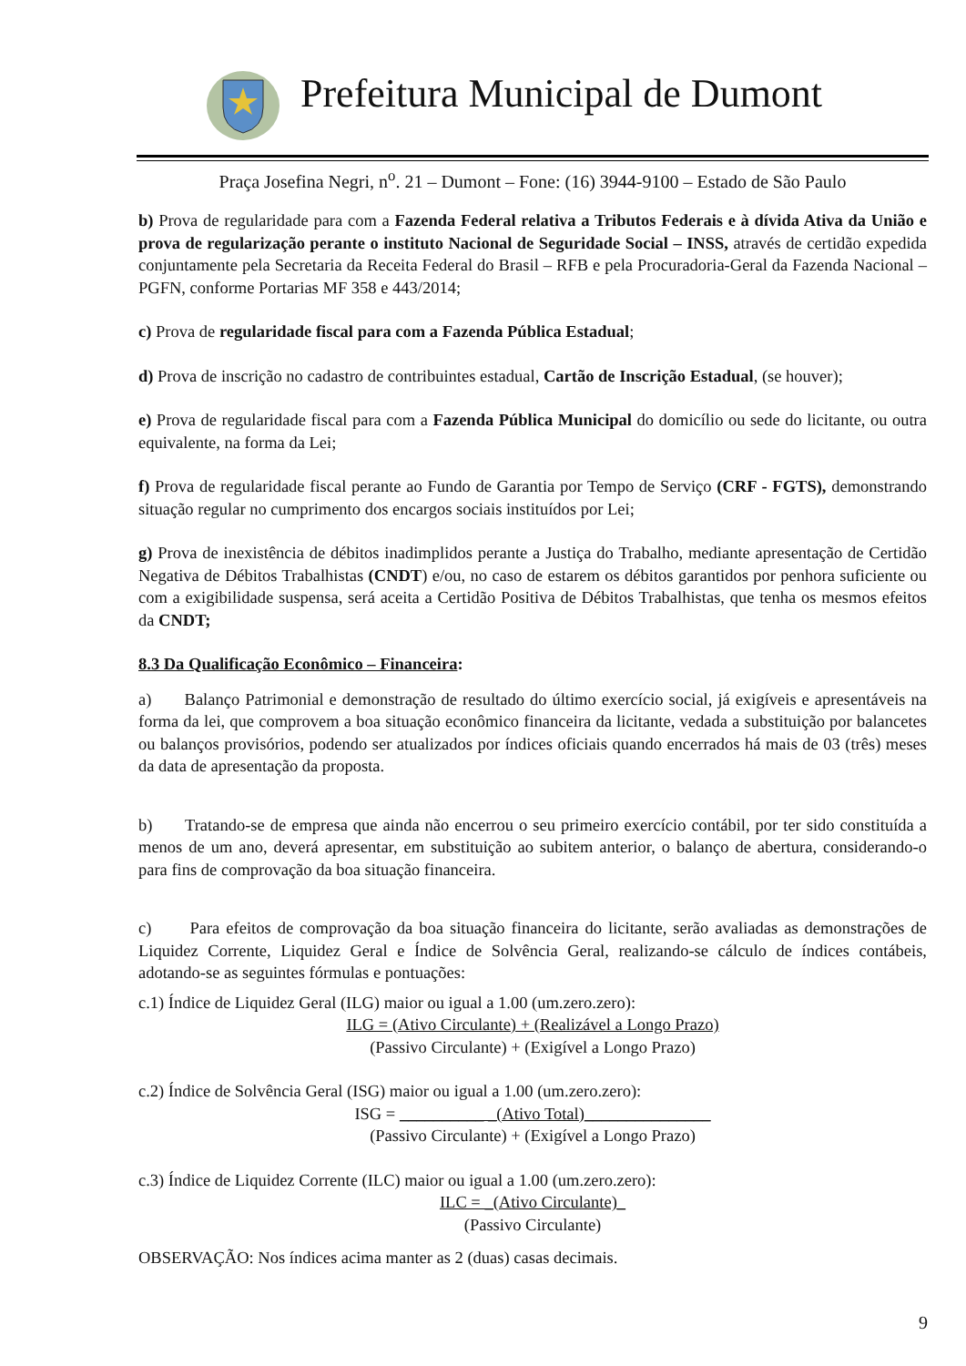Prefeitura Municipal de Dumont
Praça Josefina Negri, n<sup>o</sup>. 21 – Dumont – Fone: (16) 3944-9100 – Estado de São Paulo
b) Prova de regularidade para com a Fazenda Federal relativa a Tributos Federais e à dívida Ativa da União e prova de regularização perante o instituto Nacional de Seguridade Social – INSS, através de certidão expedida conjuntamente pela Secretaria da Receita Federal do Brasil – RFB e pela Procuradoria-Geral da Fazenda Nacional – PGFN, conforme Portarias MF 358 e 443/2014;
c) Prova de regularidade fiscal para com a Fazenda Pública Estadual;
d) Prova de inscrição no cadastro de contribuintes estadual, Cartão de Inscrição Estadual, (se houver);
e) Prova de regularidade fiscal para com a Fazenda Pública Municipal do domicílio ou sede do licitante, ou outra equivalente, na forma da Lei;
f) Prova de regularidade fiscal perante ao Fundo de Garantia por Tempo de Serviço (CRF - FGTS), demonstrando situação regular no cumprimento dos encargos sociais instituídos por Lei;
g) Prova de inexistência de débitos inadimplidos perante a Justiça do Trabalho, mediante apresentação de Certidão Negativa de Débitos Trabalhistas (CNDT) e/ou, no caso de estarem os débitos garantidos por penhora suficiente ou com a exigibilidade suspensa, será aceita a Certidão Positiva de Débitos Trabalhistas, que tenha os mesmos efeitos da CNDT;
8.3 Da Qualificação Econômico – Financeira:
a) Balanço Patrimonial e demonstração de resultado do último exercício social, já exigíveis e apresentáveis na forma da lei, que comprovem a boa situação econômico financeira da licitante, vedada a substituição por balancetes ou balanços provisórios, podendo ser atualizados por índices oficiais quando encerrados há mais de 03 (três) meses da data de apresentação da proposta.
b) Tratando-se de empresa que ainda não encerrou o seu primeiro exercício contábil, por ter sido constituída a menos de um ano, deverá apresentar, em substituição ao subitem anterior, o balanço de abertura, considerando-o para fins de comprovação da boa situação financeira.
c) Para efeitos de comprovação da boa situação financeira do licitante, serão avaliadas as demonstrações de Liquidez Corrente, Liquidez Geral e Índice de Solvência Geral, realizando-se cálculo de índices contábeis, adotando-se as seguintes fórmulas e pontuações:
c.1) Índice de Liquidez Geral (ILG) maior ou igual a 1.00 (um.zero.zero):
ILG = (Ativo Circulante) + (Realizável a Longo Prazo)
(Passivo Circulante) + (Exigível a Longo Prazo)
c.2) Índice de Solvência Geral (ISG) maior ou igual a 1.00 (um.zero.zero):
ISG = __________ _(Ativo Total)_______________
(Passivo Circulante) + (Exigível a Longo Prazo)
c.3) Índice de Liquidez Corrente (ILC) maior ou igual a 1.00 (um.zero.zero):
ILC = _(Ativo Circulante)_
(Passivo Circulante)
OBSERVAÇÃO: Nos índices acima manter as 2 (duas) casas decimais.
9